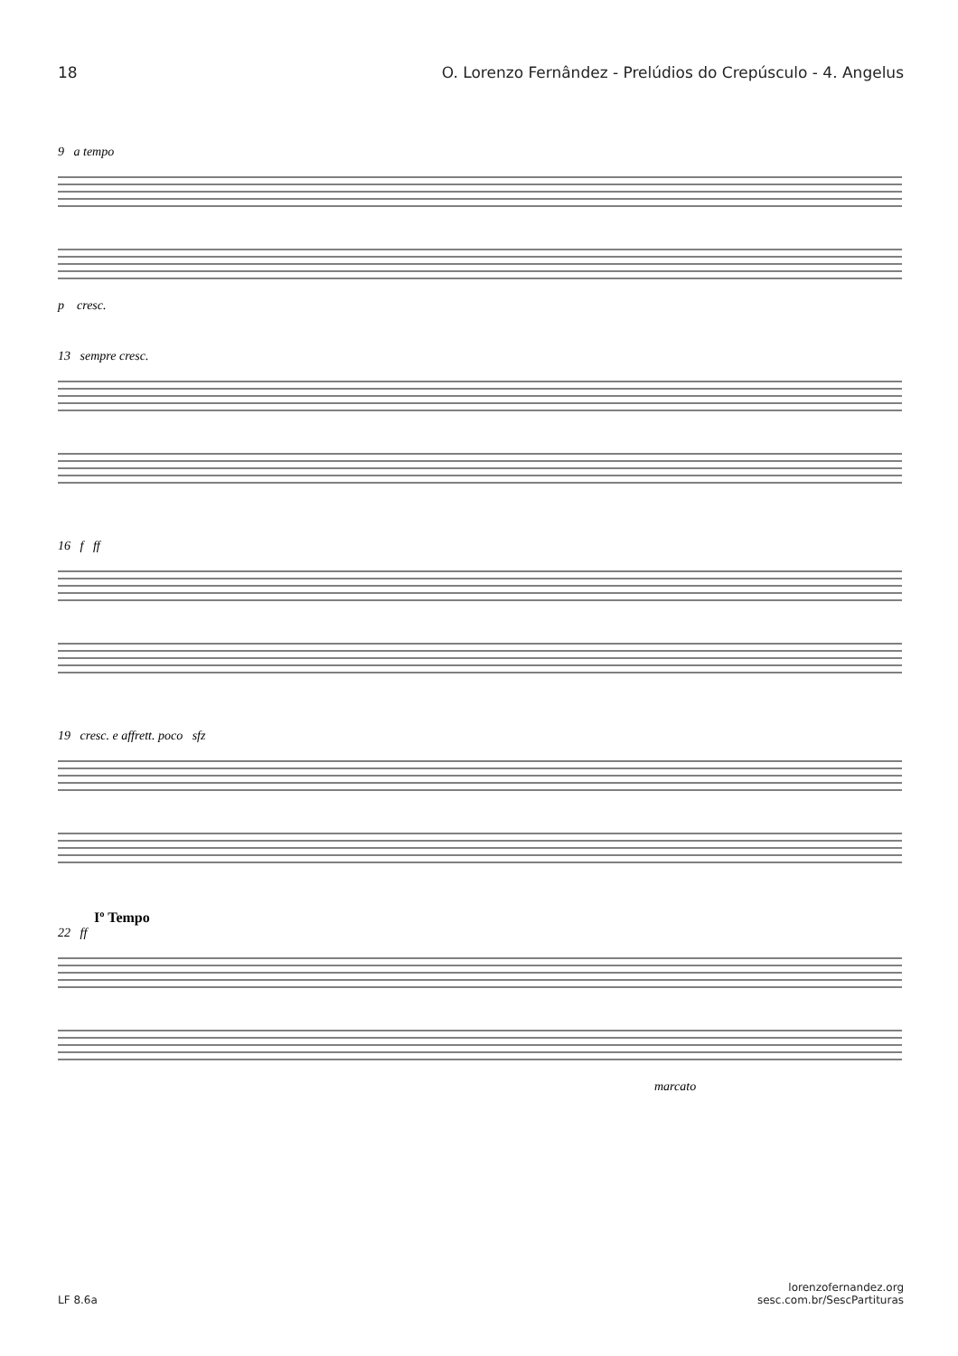18 O. Lorenzo Fernândez - Prelúdios do Crepúsculo - 4. Angelus
9 a tempo
p cresc.
13 sempre cresc.
16 f ff
19 cresc. e affrett. poco sfz
Iº Tempo
22 ff
marcato
LF 8.6a lorenzofernandez.org
sesc.com.br/SescPartituras